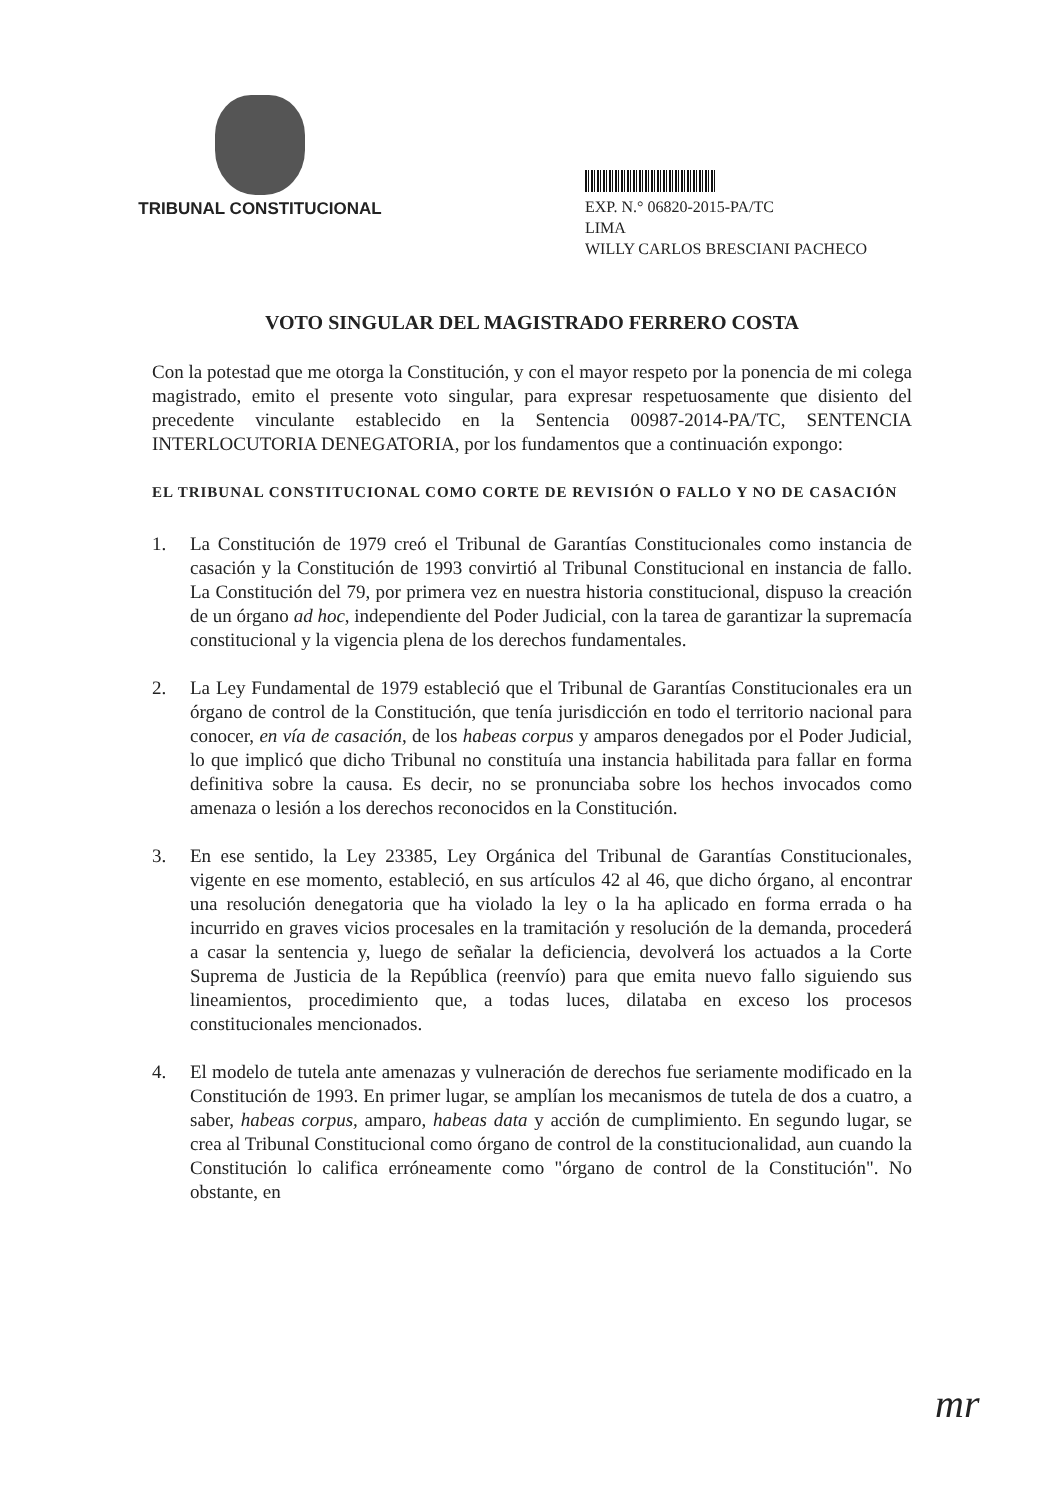TRIBUNAL CONSTITUCIONAL
EXP. N.° 06820-2015-PA/TC
LIMA
WILLY CARLOS BRESCIANI PACHECO
VOTO SINGULAR DEL MAGISTRADO FERRERO COSTA
Con la potestad que me otorga la Constitución, y con el mayor respeto por la ponencia de mi colega magistrado, emito el presente voto singular, para expresar respetuosamente que disiento del precedente vinculante establecido en la Sentencia 00987-2014-PA/TC, SENTENCIA INTERLOCUTORIA DENEGATORIA, por los fundamentos que a continuación expongo:
EL TRIBUNAL CONSTITUCIONAL COMO CORTE DE REVISIÓN O FALLO Y NO DE CASACIÓN
1. La Constitución de 1979 creó el Tribunal de Garantías Constitucionales como instancia de casación y la Constitución de 1993 convirtió al Tribunal Constitucional en instancia de fallo. La Constitución del 79, por primera vez en nuestra historia constitucional, dispuso la creación de un órgano ad hoc, independiente del Poder Judicial, con la tarea de garantizar la supremacía constitucional y la vigencia plena de los derechos fundamentales.
2. La Ley Fundamental de 1979 estableció que el Tribunal de Garantías Constitucionales era un órgano de control de la Constitución, que tenía jurisdicción en todo el territorio nacional para conocer, en vía de casación, de los habeas corpus y amparos denegados por el Poder Judicial, lo que implicó que dicho Tribunal no constituía una instancia habilitada para fallar en forma definitiva sobre la causa. Es decir, no se pronunciaba sobre los hechos invocados como amenaza o lesión a los derechos reconocidos en la Constitución.
3. En ese sentido, la Ley 23385, Ley Orgánica del Tribunal de Garantías Constitucionales, vigente en ese momento, estableció, en sus artículos 42 al 46, que dicho órgano, al encontrar una resolución denegatoria que ha violado la ley o la ha aplicado en forma errada o ha incurrido en graves vicios procesales en la tramitación y resolución de la demanda, procederá a casar la sentencia y, luego de señalar la deficiencia, devolverá los actuados a la Corte Suprema de Justicia de la República (reenvío) para que emita nuevo fallo siguiendo sus lineamientos, procedimiento que, a todas luces, dilataba en exceso los procesos constitucionales mencionados.
4. El modelo de tutela ante amenazas y vulneración de derechos fue seriamente modificado en la Constitución de 1993. En primer lugar, se amplían los mecanismos de tutela de dos a cuatro, a saber, habeas corpus, amparo, habeas data y acción de cumplimiento. En segundo lugar, se crea al Tribunal Constitucional como órgano de control de la constitucionalidad, aun cuando la Constitución lo califica erróneamente como "órgano de control de la Constitución". No obstante, en
mr